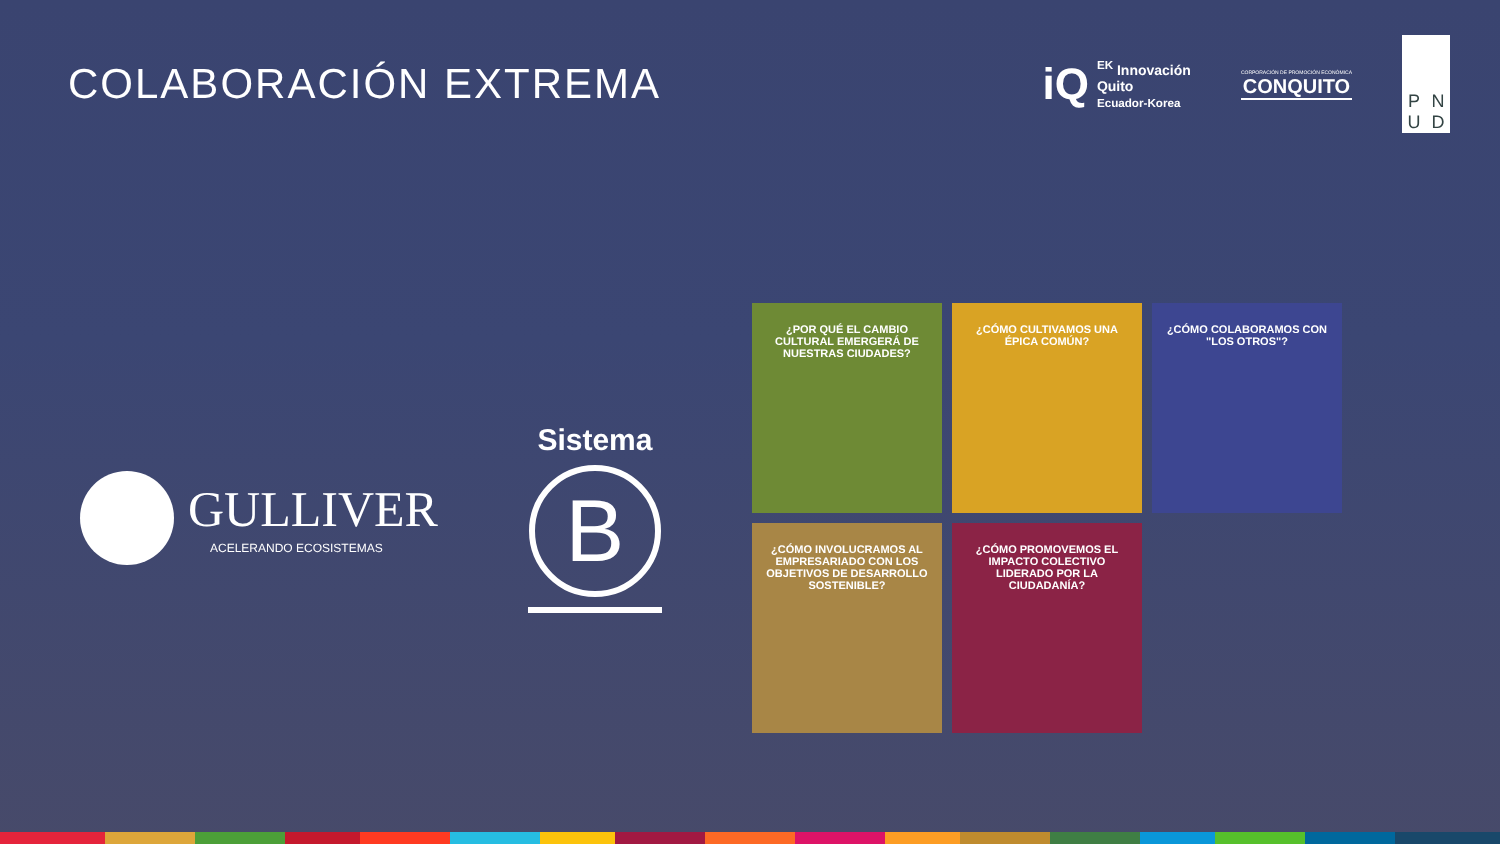COLABORACIÓN EXTREMA
iQ
<sup>EK</sup> Innovación
Quito
Ecuador-Korea
CORPORACIÓN DE PROMOCIÓN ECONÓMICA
CONQUITO
PNUD
GULLIVER
ACELERANDO ECOSISTEMAS
Sistema
B
¿POR QUÉ EL CAMBIO CULTURAL EMERGERÁ DE NUESTRAS CIUDADES?
¿CÓMO CULTIVAMOS UNA ÉPICA COMÚN?
¿CÓMO COLABORAMOS CON "LOS OTROS"?
¿CÓMO INVOLUCRAMOS AL EMPRESARIADO CON LOS OBJETIVOS DE DESARROLLO SOSTENIBLE?
¿CÓMO PROMOVEMOS EL IMPACTO COLECTIVO LIDERADO POR LA CIUDADANÍA?